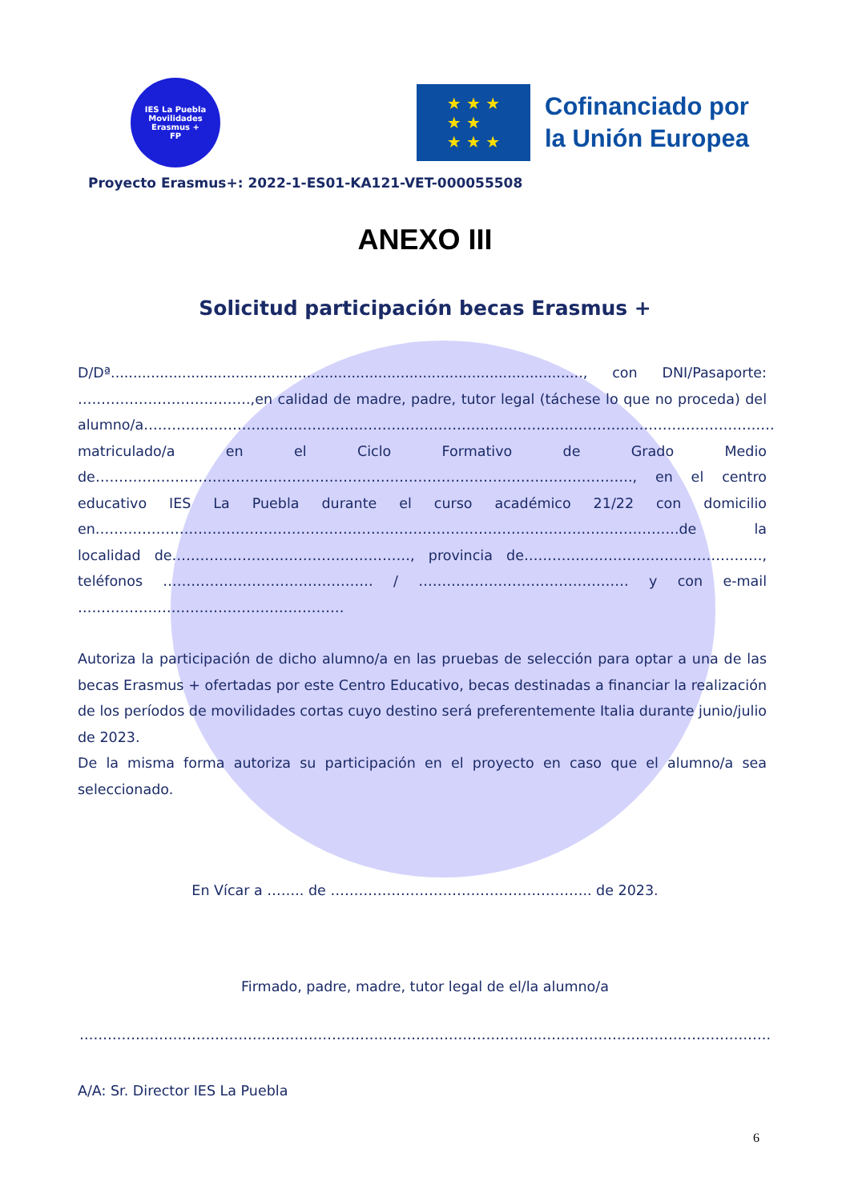IES La Puebla
Movilidades
Erasmus +
FP
★ ★ ★
★ ★
★ ★ ★
Cofinanciado por
la Unión Europea
Proyecto Erasmus+: 2022-1-ES01-KA121-VET-000055508
ANEXO III
Solicitud participación becas Erasmus +
D/Dª.........................................................................................................., con DNI/Pasaporte: ……………………………….,en calidad de madre, padre, tutor legal (táchese lo que no proceda) del alumno/a……………………………………………………………………………………………………………………… matriculado/a en el Ciclo Formativo de Grado Medio de……………………………………………………………………………………………………., en el centro educativo IES La Puebla durante el curso académico 21/22 con domicilio en……………………………………………………………………………………………………………..de la localidad de……………………………………………, provincia de……………………………………………, teléfonos ……………………………………… / ……………………………………… y con e-mail …………………………………………………
Autoriza la participación de dicho alumno/a en las pruebas de selección para optar a una de las becas Erasmus + ofertadas por este Centro Educativo, becas destinadas a financiar la realización de los períodos de movilidades cortas cuyo destino será preferentemente Italia durante junio/julio de 2023.
De la misma forma autoriza su participación en el proyecto en caso que el alumno/a sea seleccionado.
En Vícar a …….. de ……………………………………………….. de 2023.
Firmado, padre, madre, tutor legal de el/la alumno/a
………………………………………………………………………………………………………………………………….
A/A: Sr. Director IES La Puebla
6